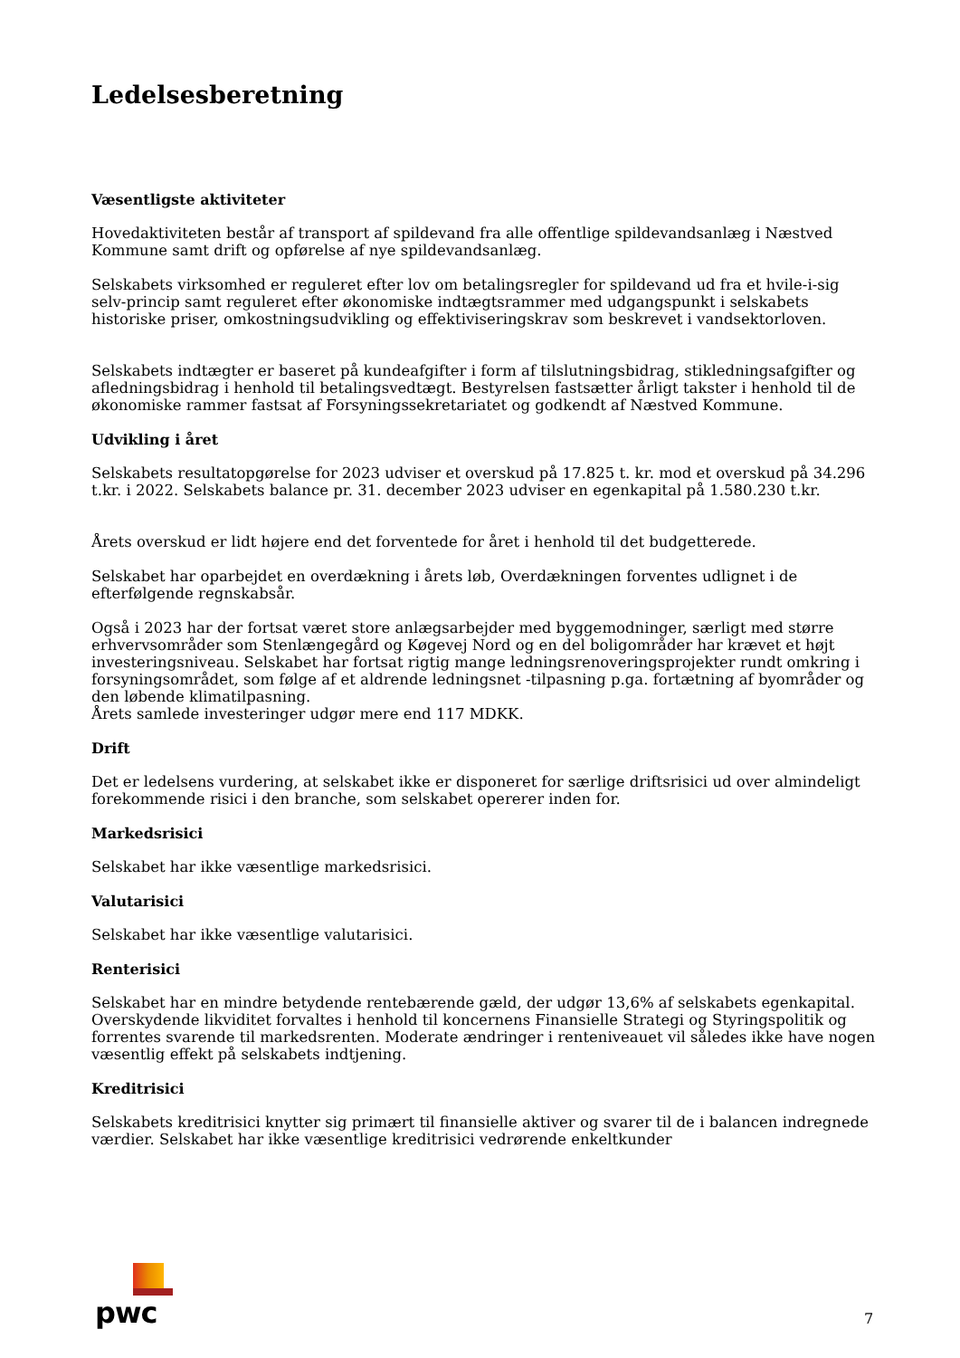Ledelsesberetning
Væsentligste aktiviteter
Hovedaktiviteten består af transport af spildevand fra alle offentlige spildevandsanlæg i Næstved Kommune samt drift og opførelse af nye spildevandsanlæg.
Selskabets virksomhed er reguleret efter lov om betalingsregler for spildevand ud fra et hvile-i-sig selv-princip samt reguleret efter økonomiske indtægtsrammer med udgangspunkt i selskabets historiske priser, omkostningsudvikling og effektiviseringskrav som beskrevet i vandsektorloven.
Selskabets indtægter er baseret på kundeafgifter i form af tilslutningsbidrag, stikledningsafgifter og afledningsbidrag i henhold til betalingsvedtægt. Bestyrelsen fastsætter årligt takster i henhold til de økonomiske rammer fastsat af Forsyningssekretariatet og godkendt af Næstved Kommune.
Udvikling i året
Selskabets resultatopgørelse for 2023 udviser et overskud på 17.825 t. kr. mod et overskud på 34.296 t.kr. i 2022. Selskabets balance pr. 31. december 2023 udviser en egenkapital på 1.580.230 t.kr.
Årets overskud er lidt højere end det forventede for året i henhold til det budgetterede.
Selskabet har oparbejdet en overdækning i årets løb, Overdækningen forventes udlignet i de efterfølgende regnskabsår.
Også i 2023 har der fortsat været store anlægsarbejder med byggemodninger, særligt med større erhvervsområder som Stenlængegård og Køgevej Nord og en del boligområder har krævet et højt investeringsniveau. Selskabet har fortsat rigtig mange ledningsrenoveringsprojekter rundt omkring i forsyningsområdet, som følge af et aldrende ledningsnet -tilpasning p.ga. fortætning af byområder og den løbende klimatilpasning.
Årets samlede investeringer udgør mere end 117 MDKK.
Drift
Det er ledelsens vurdering, at selskabet ikke er disponeret for særlige driftsrisici ud over almindeligt forekommende risici i den branche, som selskabet opererer inden for.
Markedsrisici
Selskabet har ikke væsentlige markedsrisici.
Valutarisici
Selskabet har ikke væsentlige valutarisici.
Renterisici
Selskabet har en mindre betydende rentebærende gæld, der udgør 13,6% af selskabets egenkapital. Overskydende likviditet forvaltes i henhold til koncernens Finansielle Strategi og Styringspolitik og forrentes svarende til markedsrenten. Moderate ændringer i renteniveauet vil således ikke have nogen væsentlig effekt på selskabets indtjening.
Kreditrisici
Selskabets kreditrisici knytter sig primært til finansielle aktiver og svarer til de i balancen indregnede værdier. Selskabet har ikke væsentlige kreditrisici vedrørende enkeltkunder
pwc
7